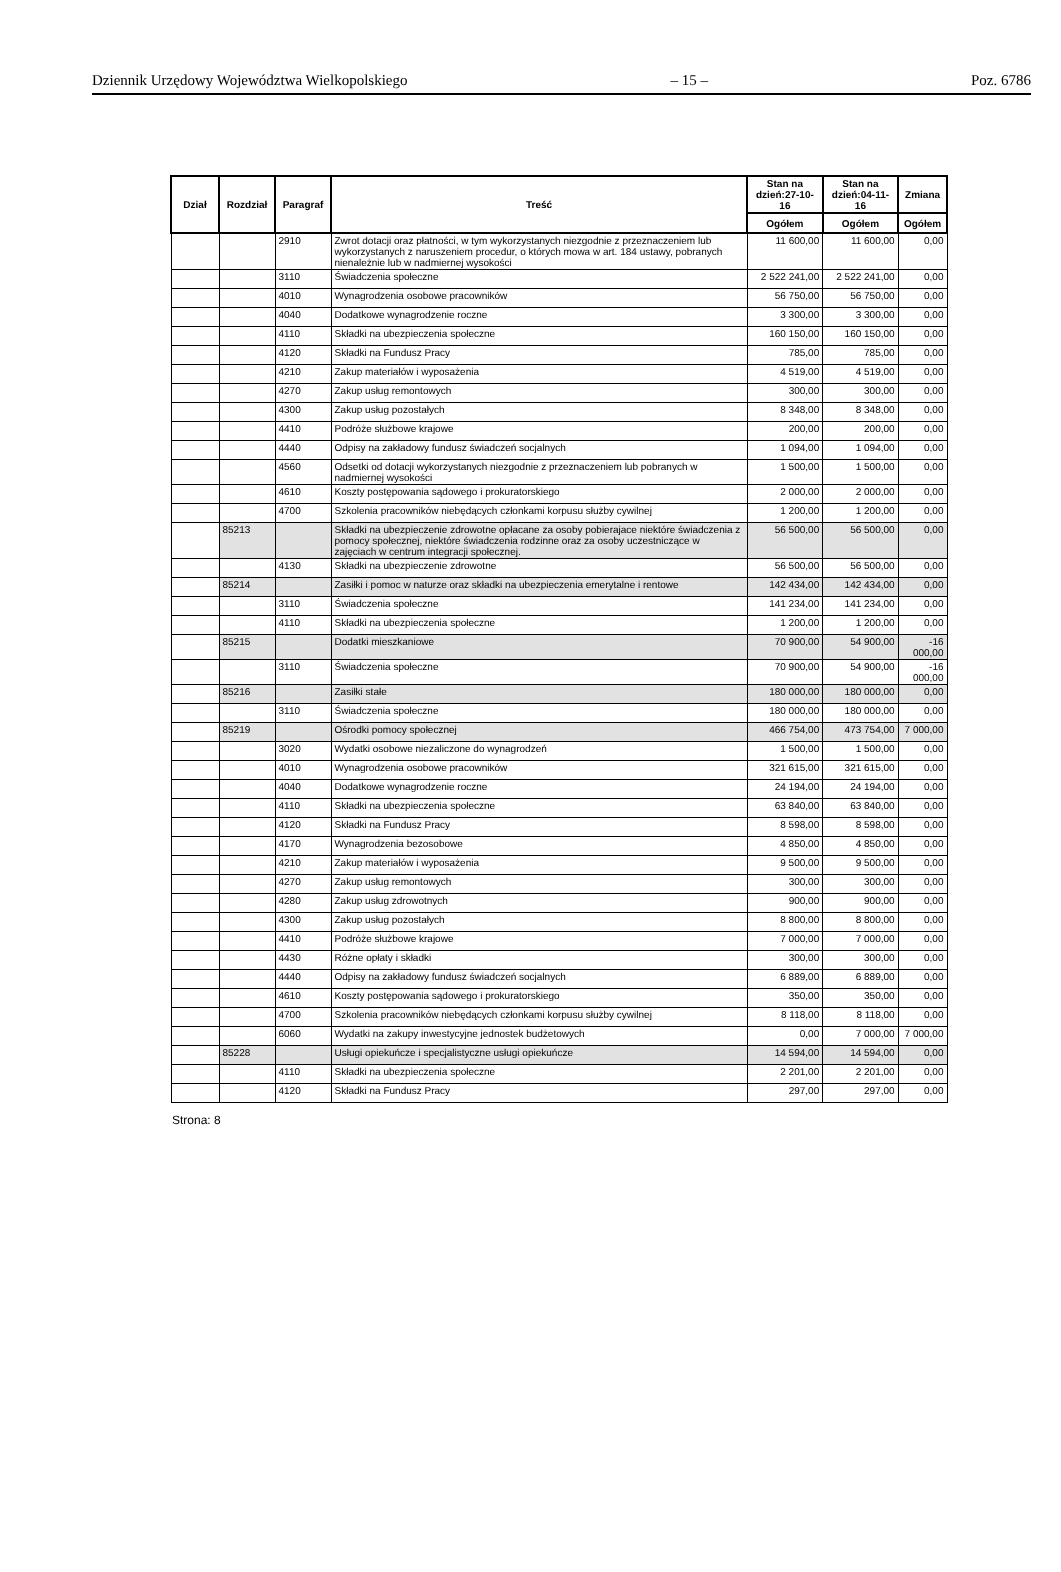Dziennik Urzędowy Województwa Wielkopolskiego – 15 – Poz. 6786
| Dział | Rozdział | Paragraf | Treść | Stan na dzień:27-10-16 | Stan na dzień:04-11-16 | Zmiana |
| --- | --- | --- | --- | --- | --- | --- |
| | | | | Ogółem | Ogółem | Ogółem |
| | | 2910 | Zwrot dotacji oraz płatności, w tym wykorzystanych niezgodnie z przeznaczeniem lub wykorzystanych z naruszeniem procedur, o których mowa w art. 184 ustawy, pobranych nienależnie lub w nadmiernej wysokości | 11 600,00 | 11 600,00 | 0,00 |
| | | 3110 | Świadczenia społeczne | 2 522 241,00 | 2 522 241,00 | 0,00 |
| | | 4010 | Wynagrodzenia osobowe pracowników | 56 750,00 | 56 750,00 | 0,00 |
| | | 4040 | Dodatkowe wynagrodzenie roczne | 3 300,00 | 3 300,00 | 0,00 |
| | | 4110 | Składki na ubezpieczenia społeczne | 160 150,00 | 160 150,00 | 0,00 |
| | | 4120 | Składki na Fundusz Pracy | 785,00 | 785,00 | 0,00 |
| | | 4210 | Zakup materiałów i wyposażenia | 4 519,00 | 4 519,00 | 0,00 |
| | | 4270 | Zakup usług remontowych | 300,00 | 300,00 | 0,00 |
| | | 4300 | Zakup usług pozostałych | 8 348,00 | 8 348,00 | 0,00 |
| | | 4410 | Podróże służbowe krajowe | 200,00 | 200,00 | 0,00 |
| | | 4440 | Odpisy na zakładowy fundusz świadczeń socjalnych | 1 094,00 | 1 094,00 | 0,00 |
| | | 4560 | Odsetki od dotacji wykorzystanych niezgodnie z przeznaczeniem lub pobranych w nadmiernej wysokości | 1 500,00 | 1 500,00 | 0,00 |
| | | 4610 | Koszty postępowania sądowego i prokuratorskiego | 2 000,00 | 2 000,00 | 0,00 |
| | | 4700 | Szkolenia pracowników niebędących członkami korpusu służby cywilnej | 1 200,00 | 1 200,00 | 0,00 |
| | 85213 | | Składki na ubezpieczenie zdrowotne opłacane za osoby pobierajace niektóre świadczenia z pomocy społecznej, niektóre świadczenia rodzinne oraz za osoby uczestniczące w zajęciach w centrum integracji społecznej. | 56 500,00 | 56 500,00 | 0,00 |
| | | 4130 | Składki na ubezpieczenie zdrowotne | 56 500,00 | 56 500,00 | 0,00 |
| | 85214 | | Zasiłki i pomoc w naturze oraz składki na ubezpieczenia emerytalne i rentowe | 142 434,00 | 142 434,00 | 0,00 |
| | | 3110 | Świadczenia społeczne | 141 234,00 | 141 234,00 | 0,00 |
| | | 4110 | Składki na ubezpieczenia społeczne | 1 200,00 | 1 200,00 | 0,00 |
| | 85215 | | Dodatki mieszkaniowe | 70 900,00 | 54 900,00 | -16 000,00 |
| | | 3110 | Świadczenia społeczne | 70 900,00 | 54 900,00 | -16 000,00 |
| | 85216 | | Zasiłki stałe | 180 000,00 | 180 000,00 | 0,00 |
| | | 3110 | Świadczenia społeczne | 180 000,00 | 180 000,00 | 0,00 |
| | 85219 | | Ośrodki pomocy społecznej | 466 754,00 | 473 754,00 | 7 000,00 |
| | | 3020 | Wydatki osobowe niezaliczone do wynagrodzeń | 1 500,00 | 1 500,00 | 0,00 |
| | | 4010 | Wynagrodzenia osobowe pracowników | 321 615,00 | 321 615,00 | 0,00 |
| | | 4040 | Dodatkowe wynagrodzenie roczne | 24 194,00 | 24 194,00 | 0,00 |
| | | 4110 | Składki na ubezpieczenia społeczne | 63 840,00 | 63 840,00 | 0,00 |
| | | 4120 | Składki na Fundusz Pracy | 8 598,00 | 8 598,00 | 0,00 |
| | | 4170 | Wynagrodzenia bezosobowe | 4 850,00 | 4 850,00 | 0,00 |
| | | 4210 | Zakup materiałów i wyposażenia | 9 500,00 | 9 500,00 | 0,00 |
| | | 4270 | Zakup usług remontowych | 300,00 | 300,00 | 0,00 |
| | | 4280 | Zakup usług zdrowotnych | 900,00 | 900,00 | 0,00 |
| | | 4300 | Zakup usług pozostałych | 8 800,00 | 8 800,00 | 0,00 |
| | | 4410 | Podróże służbowe krajowe | 7 000,00 | 7 000,00 | 0,00 |
| | | 4430 | Różne opłaty i składki | 300,00 | 300,00 | 0,00 |
| | | 4440 | Odpisy na zakładowy fundusz świadczeń socjalnych | 6 889,00 | 6 889,00 | 0,00 |
| | | 4610 | Koszty postępowania sądowego i prokuratorskiego | 350,00 | 350,00 | 0,00 |
| | | 4700 | Szkolenia pracowników niebędących członkami korpusu służby cywilnej | 8 118,00 | 8 118,00 | 0,00 |
| | | 6060 | Wydatki na zakupy inwestycyjne jednostek budżetowych | 0,00 | 7 000,00 | 7 000,00 |
| | 85228 | | Usługi opiekuńcze i specjalistyczne usługi opiekuńcze | 14 594,00 | 14 594,00 | 0,00 |
| | | 4110 | Składki na ubezpieczenia społeczne | 2 201,00 | 2 201,00 | 0,00 |
| | | 4120 | Składki na Fundusz Pracy | 297,00 | 297,00 | 0,00 |
Strona: 8